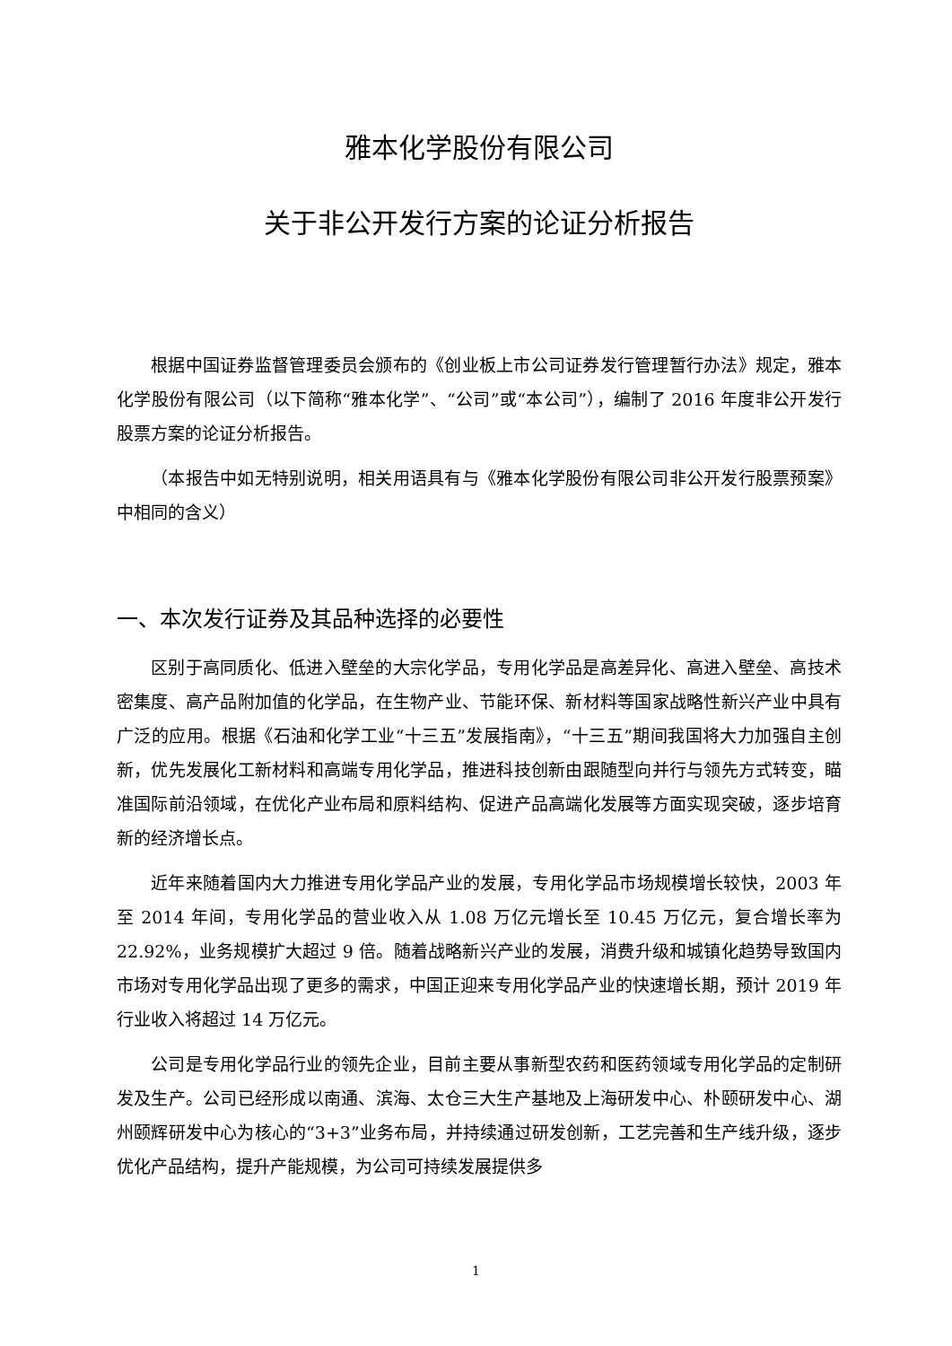雅本化学股份有限公司
关于非公开发行方案的论证分析报告
根据中国证券监督管理委员会颁布的《创业板上市公司证券发行管理暂行办法》规定，雅本化学股份有限公司（以下简称“雅本化学”、“公司”或“本公司”），编制了 2016 年度非公开发行股票方案的论证分析报告。
（本报告中如无特别说明，相关用语具有与《雅本化学股份有限公司非公开发行股票预案》中相同的含义）
一、本次发行证券及其品种选择的必要性
区别于高同质化、低进入壁垒的大宗化学品，专用化学品是高差异化、高进入壁垒、高技术密集度、高产品附加值的化学品，在生物产业、节能环保、新材料等国家战略性新兴产业中具有广泛的应用。根据《石油和化学工业“十三五”发展指南》，“十三五”期间我国将大力加强自主创新，优先发展化工新材料和高端专用化学品，推进科技创新由跟随型向并行与领先方式转变，瞄准国际前沿领域，在优化产业布局和原料结构、促进产品高端化发展等方面实现突破，逐步培育新的经济增长点。
近年来随着国内大力推进专用化学品产业的发展，专用化学品市场规模增长较快，2003 年至 2014 年间，专用化学品的营业收入从 1.08 万亿元增长至 10.45 万亿元，复合增长率为 22.92%，业务规模扩大超过 9 倍。随着战略新兴产业的发展，消费升级和城镇化趋势导致国内市场对专用化学品出现了更多的需求，中国正迎来专用化学品产业的快速增长期，预计 2019 年行业收入将超过 14 万亿元。
公司是专用化学品行业的领先企业，目前主要从事新型农药和医药领域专用化学品的定制研发及生产。公司已经形成以南通、滨海、太仓三大生产基地及上海研发中心、朴颐研发中心、湖州颐辉研发中心为核心的“3+3”业务布局，并持续通过研发创新，工艺完善和生产线升级，逐步优化产品结构，提升产能规模，为公司可持续发展提供多
1